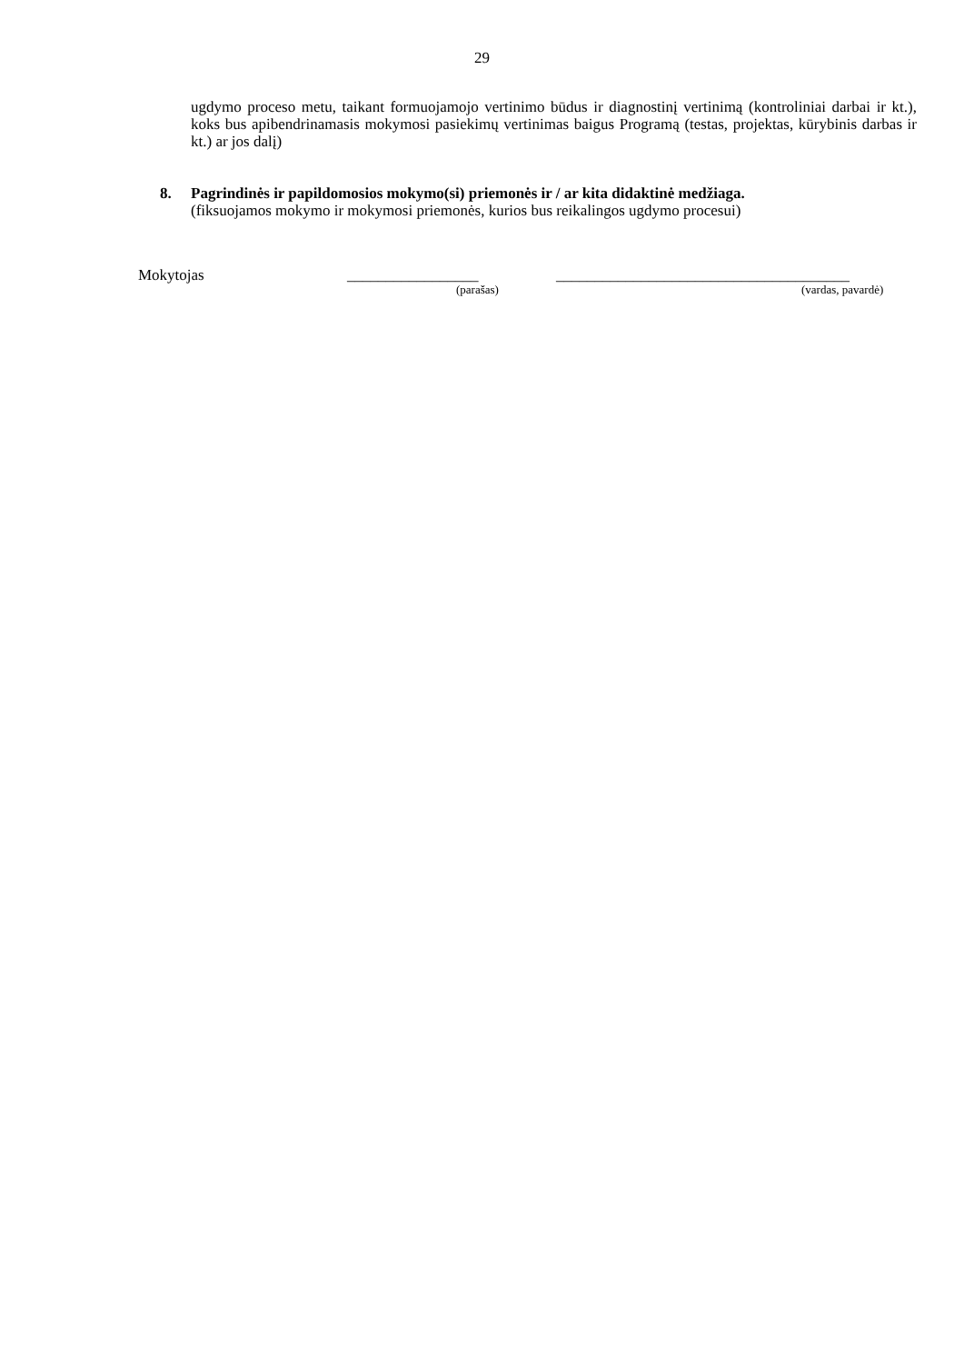29
ugdymo proceso metu, taikant formuojamojo vertinimo būdus ir diagnostinį vertinimą (kontroliniai darbai ir kt.), koks bus apibendrinamasis mokymosi pasiekimų vertinimas baigus Programą (testas, projektas, kūrybinis darbas ir kt.) ar jos dalį)
8. Pagrindinės ir papildomosios mokymo(si) priemonės ir / ar kita didaktinė medžiaga.
(fiksuojamos mokymo ir mokymosi priemonės, kurios bus reikalingos ugdymo procesui)
Mokytojas _________________ ______________________________________
(parašas) (vardas, pavardė)